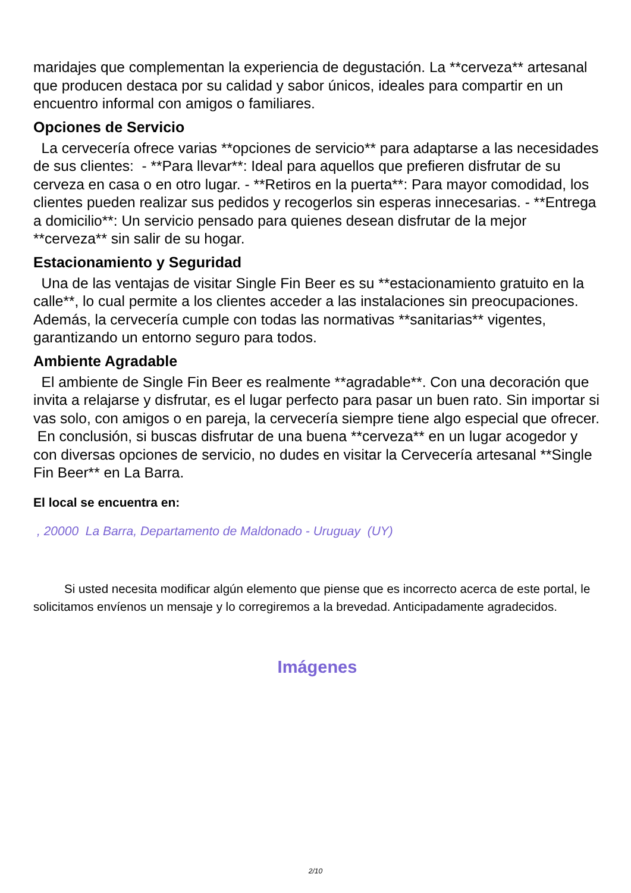maridajes que complementan la experiencia de degustación. La **cerveza** artesanal que producen destaca por su calidad y sabor únicos, ideales para compartir en un encuentro informal con amigos o familiares.
Opciones de Servicio
La cervecería ofrece varias **opciones de servicio** para adaptarse a las necesidades de sus clientes: - **Para llevar**: Ideal para aquellos que prefieren disfrutar de su cerveza en casa o en otro lugar. - **Retiros en la puerta**: Para mayor comodidad, los clientes pueden realizar sus pedidos y recogerlos sin esperas innecesarias. - **Entrega a domicilio**: Un servicio pensado para quienes desean disfrutar de la mejor **cerveza** sin salir de su hogar.
Estacionamiento y Seguridad
Una de las ventajas de visitar Single Fin Beer es su **estacionamiento gratuito en la calle**, lo cual permite a los clientes acceder a las instalaciones sin preocupaciones. Además, la cervecería cumple con todas las normativas **sanitarias** vigentes, garantizando un entorno seguro para todos.
Ambiente Agradable
El ambiente de Single Fin Beer es realmente **agradable**. Con una decoración que invita a relajarse y disfrutar, es el lugar perfecto para pasar un buen rato. Sin importar si vas solo, con amigos o en pareja, la cervecería siempre tiene algo especial que ofrecer. En conclusión, si buscas disfrutar de una buena **cerveza** en un lugar acogedor y con diversas opciones de servicio, no dudes en visitar la Cervecería artesanal **Single Fin Beer** en La Barra.
El local se encuentra en:
, 20000 La Barra, Departamento de Maldonado - Uruguay (UY)
Si usted necesita modificar algún elemento que piense que es incorrecto acerca de este portal, le solicitamos envíenos un mensaje y lo corregiremos a la brevedad. Anticipadamente agradecidos.
Imágenes
2/10